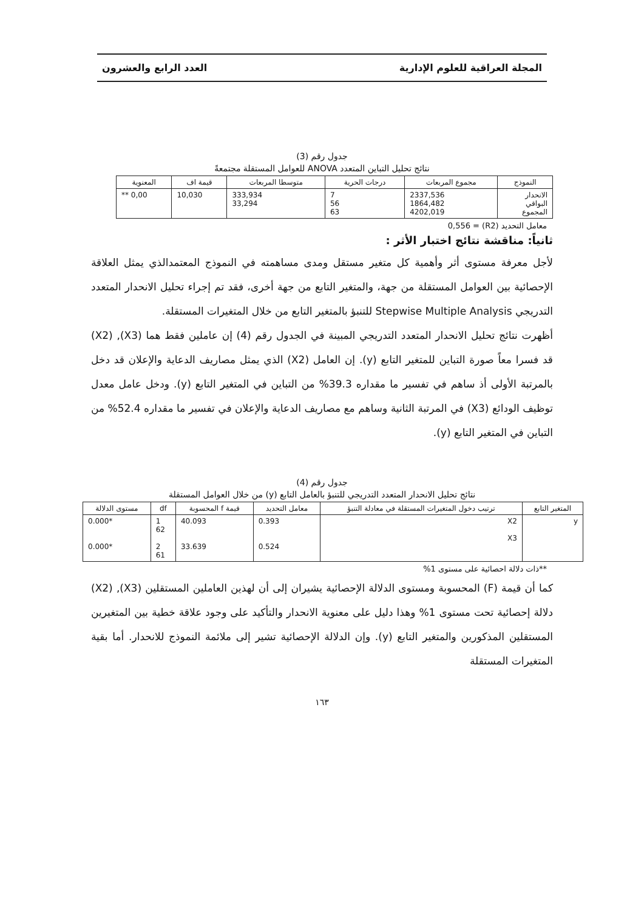المجلة العراقية للعلوم الإدارية العدد الرابع والعشرون
جدول رقم (3)
نتائج تحليل التباين المتعدد ANOVA للعوامل المستقلة مجتمعةً
| النموذج | مجموع المربعات | درجات الحرية | متوسطا المربعات | قيمة اف | المعنوية |
| --- | --- | --- | --- | --- | --- |
| الانحدار البواقي المجموع | 2337,536 1864,482 4202,019 | 7 56 63 | 333,934 33,294 | 10,030 | ** 0,00 |
معامل التحديد (R2) = 0,556
ثانياً: مناقشة نتائج اختبار الأثر :
لأجل معرفة مستوى أثر وأهمية كل متغير مستقل ومدى مساهمته في النموذج المعتمدالذي يمثل العلاقة الإحصائية بين العوامل المستقلة من جهة، والمتغير التابع من جهة أخرى، فقد تم إجراء تحليل الانحدار المتعدد التدريجي Stepwise Multiple Analysis للتنبؤ بالمتغير التابع من خلال المتغيرات المستقلة.
أظهرت نتائج تحليل الانحدار المتعدد التدريجي المبينة في الجدول رقم (4) إن عاملين فقط هما (X3), (X2) قد فسرا معاً صورة التباين للمتغير التابع (y). إن العامل (X2) الذي يمثل مصاريف الدعاية والإعلان قد دخل بالمرتبة الأولى أذ ساهم في تفسير ما مقداره 39.3% من التباين في المتغير التابع (y). ودخل عامل معدل توظيف الودائع (X3) في المرتبة الثانية وساهم مع مصاريف الدعاية والإعلان في تفسير ما مقداره 52.4% من التباين في المتغير التابع (y).
جدول رقم (4)
نتائج تحليل الانحدار المتعدد التدريجي للتنبؤ بالعامل التابع (y) من خلال العوامل المستقلة
| المتغير التابع | ترتيب دخول المتغيرات المستقلة في معادلة التنبؤ | معامل التحديد | قيمة f المحسوبة | df | مستوى الدلالة |
| --- | --- | --- | --- | --- | --- |
| y | X2 X3 | 0.393 0.524 | 40.093 33.639 | 1 62 2 61 | 0.000* 0.000* |
**ذات دلالة احصائية على مستوى 1%
كما أن قيمة (F) المحسوبة ومستوى الدلالة الإحصائية يشيران إلى أن لهذين العاملين المستقلين (X3), (X2) دلالة إحصائية تحت مستوى 1% وهذا دليل على معنوية الانحدار والتأكيد على وجود علاقة خطية بين المتغيرين المستقلين المذكورين والمتغير التابع (y). وإن الدلالة الإحصائية تشير إلى ملائمة النموذج للانحدار. أما بقية المتغيرات المستقلة
١٦٣